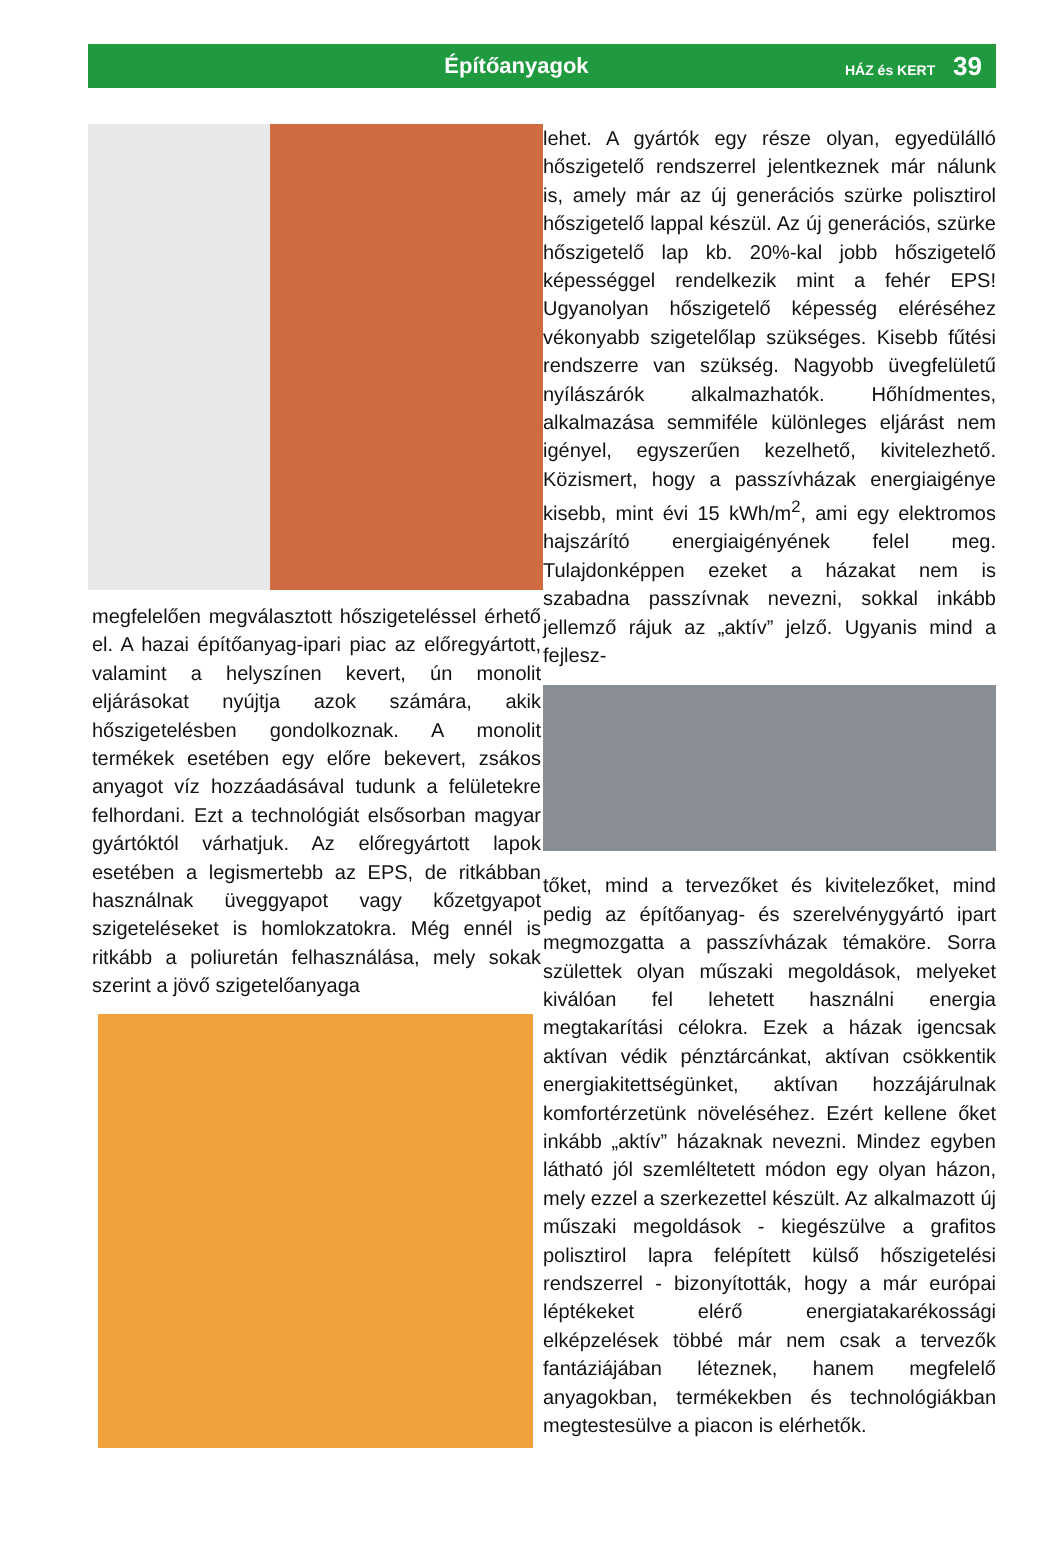Építőanyagok
HÁZ és KERT 39
megfelelően megválasztott hőszigeteléssel érhető el. A hazai építőanyag-ipari piac az előregyártott, valamint a helyszínen kevert, ún monolit eljárásokat nyújtja azok számára, akik hőszigetelésben gondolkoznak. A monolit termékek esetében egy előre bekevert, zsákos anyagot víz hozzáadásával tudunk a felületekre felhordani. Ezt a technológiát elsősorban magyar gyártóktól várhatjuk. Az előregyártott lapok esetében a legismertebb az EPS, de ritkábban használnak üveggyapot vagy kőzetgyapot szigeteléseket is homlokzatokra. Még ennél is ritkább a poliuretán felhasználása, mely sokak szerint a jövő szigetelőanyaga
lehet. A gyártók egy része olyan, egyedülálló hőszigetelő rendszerrel jelentkeznek már nálunk is, amely már az új generációs szürke polisztirol hőszigetelő lappal készül. Az új generációs, szürke hőszigetelő lap kb. 20%-kal jobb hőszigetelő képességgel rendelkezik mint a fehér EPS! Ugyanolyan hőszigetelő képesség eléréséhez vékonyabb szigetelőlap szükséges. Kisebb fűtési rendszerre van szükség. Nagyobb üvegfelületű nyílászárók alkalmazhatók. Hőhídmentes, alkalmazása semmiféle különleges eljárást nem igényel, egyszerűen kezelhető, kivitelezhető. Közismert, hogy a passzívházak energiaigénye kisebb, mint évi 15 kWh/m<sup>2</sup>, ami egy elektromos hajszárító energiaigényének felel meg. Tulajdonképpen ezeket a házakat nem is szabadna passzívnak nevezni, sokkal inkább jellemző rájuk az „aktív” jelző. Ugyanis mind a fejlesz-
tőket, mind a tervezőket és kivitelezőket, mind pedig az építőanyag- és szerelvénygyártó ipart megmozgatta a passzívházak témaköre. Sorra születtek olyan műszaki megoldások, melyeket kiválóan fel lehetett használni energia megtakarítási célokra. Ezek a házak igencsak aktívan védik pénztárcánkat, aktívan csökkentik energiakitettségünket, aktívan hozzájárulnak komfortérzetünk növeléséhez. Ezért kellene őket inkább „aktív” házaknak nevezni. Mindez egyben látható jól szemléltetett módon egy olyan házon, mely ezzel a szerkezettel készült. Az alkalmazott új műszaki megoldások - kiegészülve a grafitos polisztirol lapra felépített külső hőszigetelési rendszerrel - bizonyították, hogy a már európai léptékeket elérő energiatakarékossági elképzelések többé már nem csak a tervezők fantáziájában léteznek, hanem megfelelő anyagokban, termékekben és technológiákban megtestesülve a piacon is elérhetők.